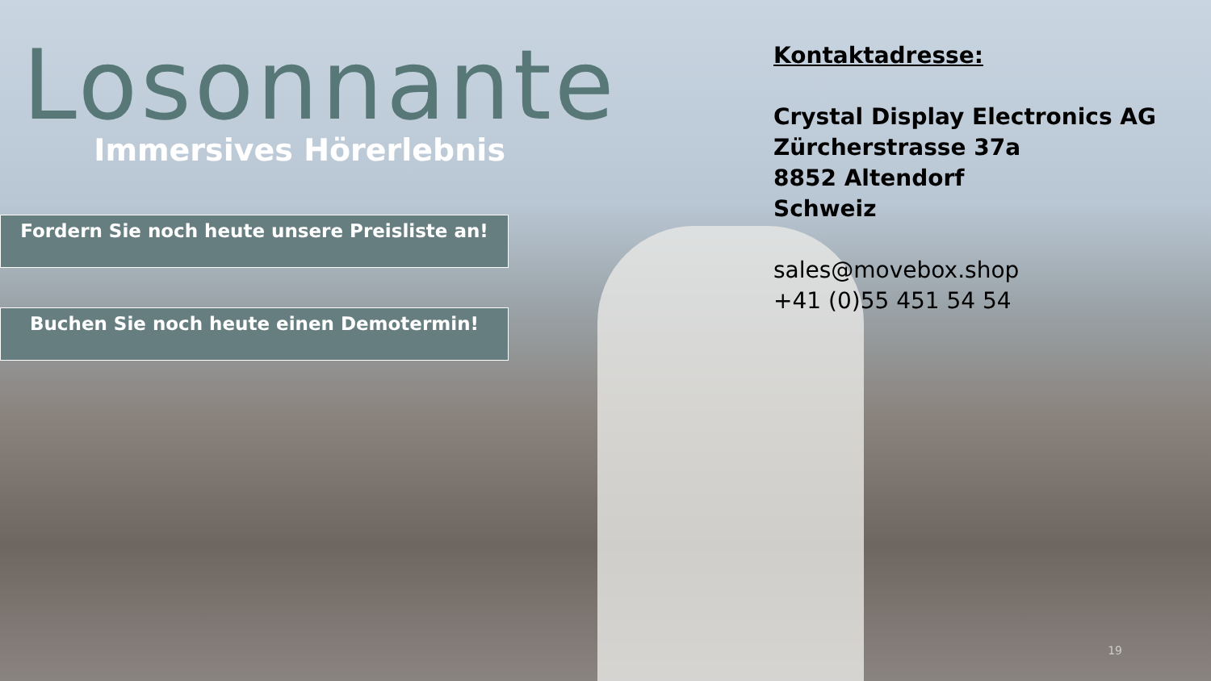Losonnante
Immersives Hörerlebnis
Fordern Sie noch heute unsere Preisliste an!
Buchen Sie noch heute einen Demotermin!
Kontaktadresse:
Crystal Display Electronics AG
Zürcherstrasse 37a
8852 Altendorf
Schweiz
sales@movebox.shop
+41 (0)55 451 54 54
19